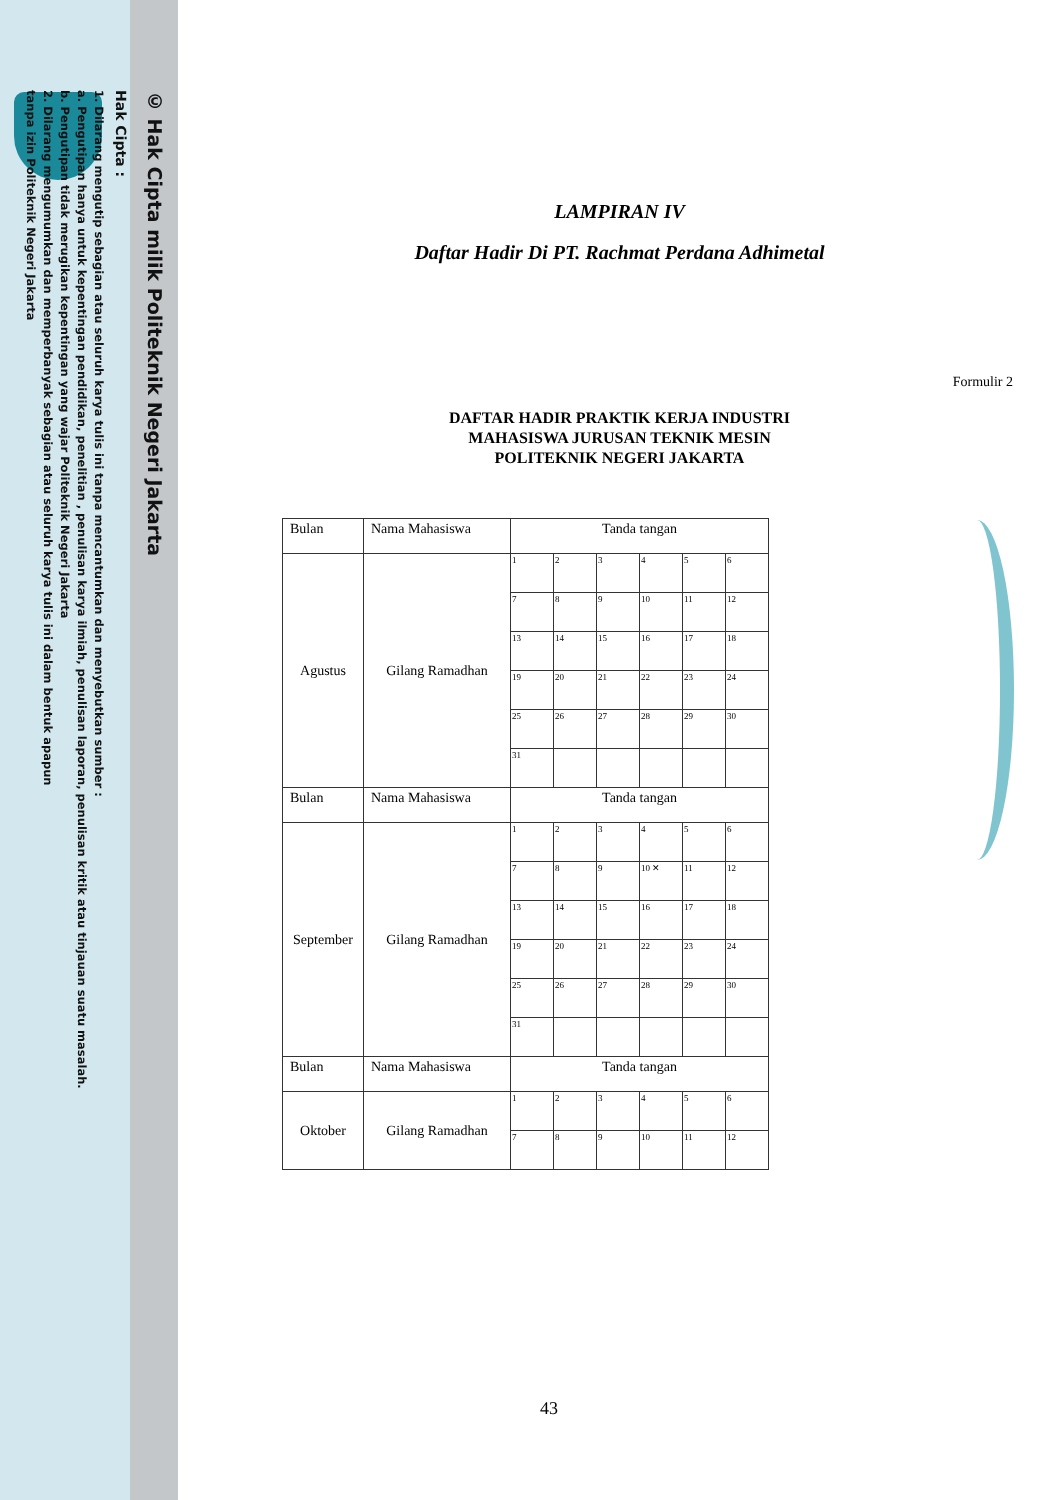© Hak Cipta milik Politeknik Negeri Jakarta
Hak Cipta :
1. Dilarang mengutip sebagian atau seluruh karya tulis ini tanpa mencantumkan dan menyebutkan sumber :
a. Pengutipan hanya untuk kepentingan pendidikan, penelitian , penulisan karya ilmiah, penulisan laporan, penulisan kritik atau tinjauan suatu masalah.
b. Pengutipan tidak merugikan kepentingan yang wajar Politeknik Negeri Jakarta
2. Dilarang mengumumkan dan memperbanyak sebagian atau seluruh karya tulis ini dalam bentuk apapun
tanpa izin Politeknik Negeri Jakarta
LAMPIRAN IV
Daftar Hadir Di PT. Rachmat Perdana Adhimetal
Formulir 2
DAFTAR HADIR PRAKTIK KERJA INDUSTRI
MAHASISWA JURUSAN TEKNIK MESIN
POLITEKNIK NEGERI JAKARTA
| Bulan | Nama Mahasiswa | Tanda tangan | | | | | |
| --- | --- | --- | --- | --- | --- | --- | --- |
| Agustus | Gilang Ramadhan | 1 | 2 | 3 | 4 | 5 | 6 |
| | | 7 | 8 | 9 | 10 | 11 | 12 |
| | | 13 | 14 | 15 | 16 | 17 | 18 |
| | | 19 | 20 | 21 | 22 | 23 | 24 |
| | | 25 | 26 | 27 | 28 | 29 | 30 |
| | | 31 | | | | | |
| Bulan | Nama Mahasiswa | Tanda tangan | | | | | |
| September | Gilang Ramadhan | 1 | 2 | 3 | 4 | 5 | 6 |
| | | 7 | 8 | 9 | 10 ✕ | 11 | 12 |
| | | 13 | 14 | 15 | 16 | 17 | 18 |
| | | 19 | 20 | 21 | 22 | 23 | 24 |
| | | 25 | 26 | 27 | 28 | 29 | 30 |
| | | 31 | | | | | |
| Bulan | Nama Mahasiswa | Tanda tangan | | | | | |
| Oktober | Gilang Ramadhan | 1 | 2 | 3 | 4 | 5 | 6 |
| | | 7 | 8 | 9 | 10 | 11 | 12 |
43